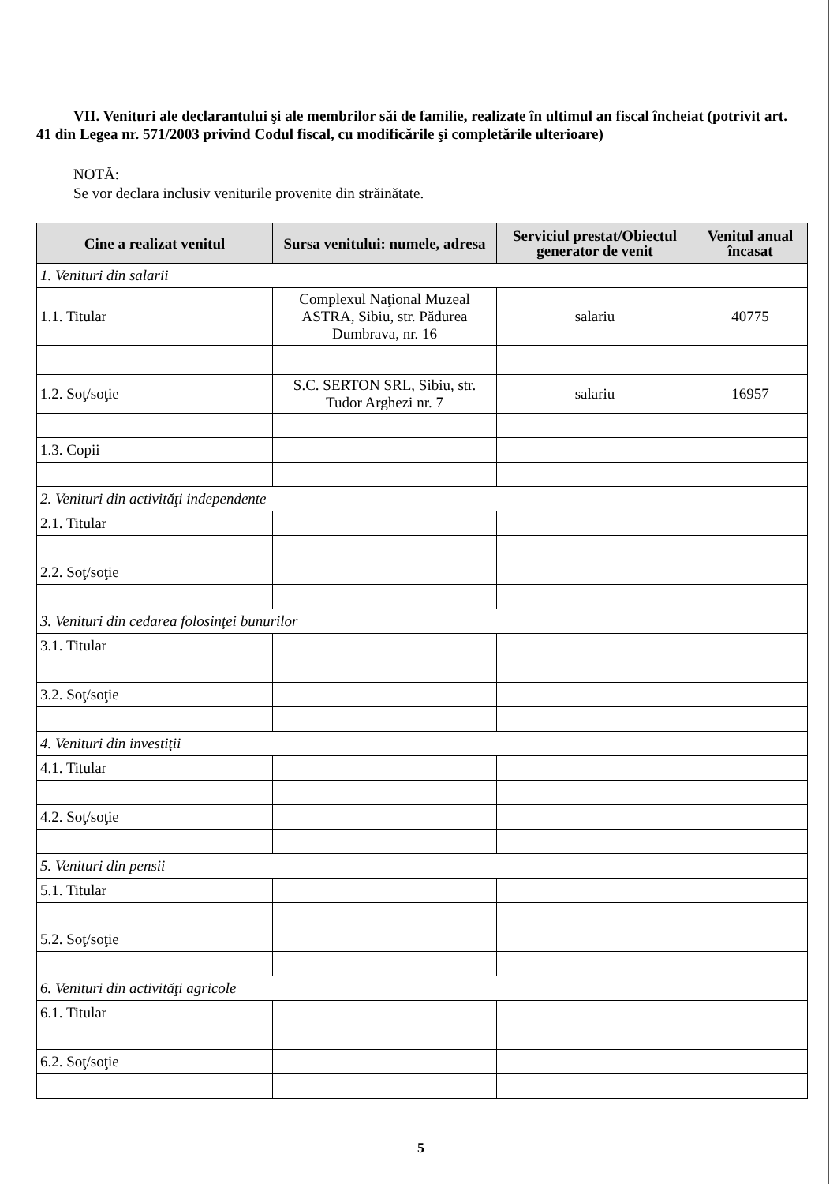VII. Venituri ale declarantului şi ale membrilor săi de familie, realizate în ultimul an fiscal încheiat (potrivit art. 41 din Legea nr. 571/2003 privind Codul fiscal, cu modificările şi completările ulterioare)
NOTĂ:
Se vor declara inclusiv veniturile provenite din străinătate.
| Cine a realizat venitul | Sursa venitului: numele, adresa | Serviciul prestat/Obiectul generator de venit | Venitul anual încasat |
| --- | --- | --- | --- |
| 1. Venituri din salarii | | | |
| 1.1. Titular | Complexul Naţional Muzeal ASTRA, Sibiu, str. Pădurea Dumbrava, nr. 16 | salariu | 40775 |
| 1.2. Soţ/soţie | S.C. SERTON SRL, Sibiu, str. Tudor Arghezi nr. 7 | salariu | 16957 |
| 1.3. Copii | | | |
| 2. Venituri din activităţi independente | | | |
| 2.1. Titular | | | |
| 2.2. Soţ/soţie | | | |
| 3. Venituri din cedarea folosinţei bunurilor | | | |
| 3.1. Titular | | | |
| 3.2. Soţ/soţie | | | |
| 4. Venituri din investiţii | | | |
| 4.1. Titular | | | |
| 4.2. Soţ/soţie | | | |
| 5. Venituri din pensii | | | |
| 5.1. Titular | | | |
| 5.2. Soţ/soţie | | | |
| 6. Venituri din activităţi agricole | | | |
| 6.1. Titular | | | |
| 6.2. Soţ/soţie | | | |
5